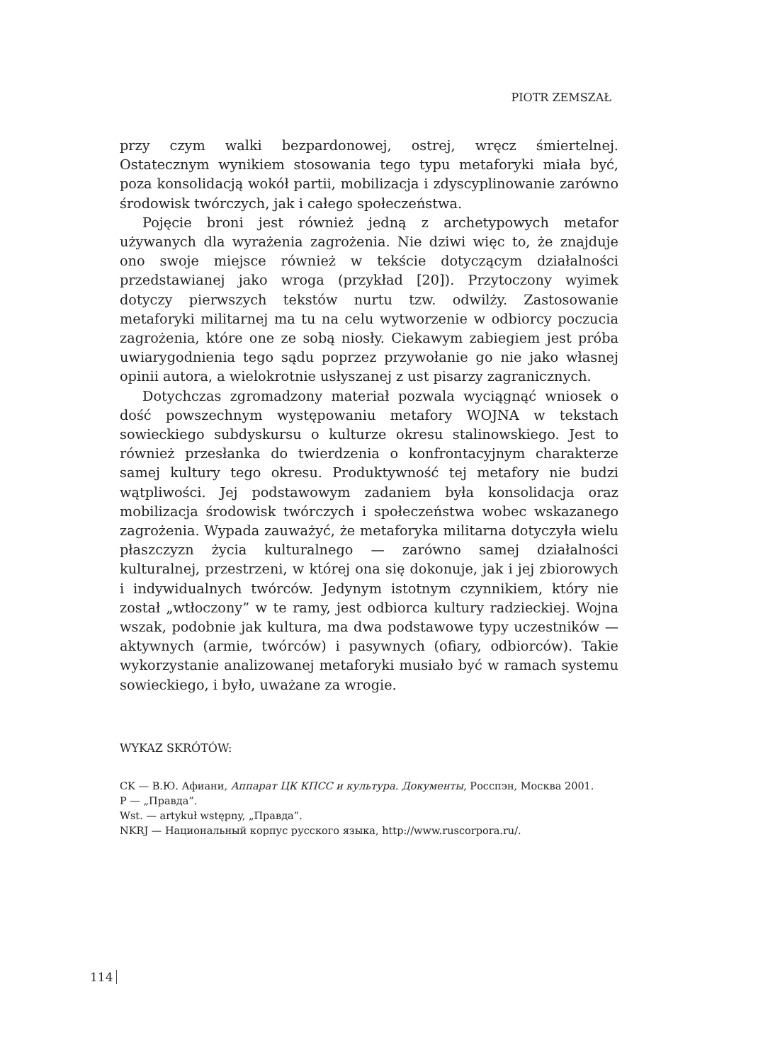PIOTR ZEMSZAŁ
przy czym walki bezpardonowej, ostrej, wręcz śmiertelnej. Ostatecznym wynikiem stosowania tego typu metaforyki miała być, poza konsolidacją wokół partii, mobilizacja i zdyscyplinowanie zarówno środowisk twórczych, jak i całego społeczeństwa.
Pojęcie broni jest również jedną z archetypowych metafor używanych dla wyrażenia zagrożenia. Nie dziwi więc to, że znajduje ono swoje miejsce również w tekście dotyczącym działalności przedstawianej jako wroga (przykład [20]). Przytoczony wyimek dotyczy pierwszych tekstów nurtu tzw. odwilży. Zastosowanie metaforyki militarnej ma tu na celu wytworzenie w odbiorcy poczucia zagrożenia, które one ze sobą niosły. Ciekawym zabiegiem jest próba uwiarygodnienia tego sądu poprzez przywołanie go nie jako własnej opinii autora, a wielokrotnie usłyszanej z ust pisarzy zagranicznych.
Dotychczas zgromadzony materiał pozwala wyciągnąć wniosek o dość powszechnym występowaniu metafory WOJNA w tekstach sowieckiego subdyskursu o kulturze okresu stalinowskiego. Jest to również przesłanka do twierdzenia o konfrontacyjnym charakterze samej kultury tego okresu. Produktywność tej metafory nie budzi wątpliwości. Jej podstawowym zadaniem była konsolidacja oraz mobilizacja środowisk twórczych i społeczeństwa wobec wskazanego zagrożenia. Wypada zauważyć, że metaforyka militarna dotyczyła wielu płaszczyzn życia kulturalnego — zarówno samej działalności kulturalnej, przestrzeni, w której ona się dokonuje, jak i jej zbiorowych i indywidualnych twórców. Jedynym istotnym czynnikiem, który nie został „wtłoczony” w te ramy, jest odbiorca kultury radzieckiej. Wojna wszak, podobnie jak kultura, ma dwa podstawowe typy uczestników — aktywnych (armie, twórców) i pasywnych (ofiary, odbiorców). Takie wykorzystanie analizowanej metaforyki musiało być w ramach systemu sowieckiego, i było, uważane za wrogie.
WYKAZ SKRÓTÓW:
CK — В.Ю. Афиани, Аппарат ЦК КПСС и культура. Документы, Росспэн, Москва 2001.
P — „Правда”.
Wst. — artykuł wstępny, „Правда”.
NKRJ — Национальный корпус русского языка, http://www.ruscorpora.ru/.
114